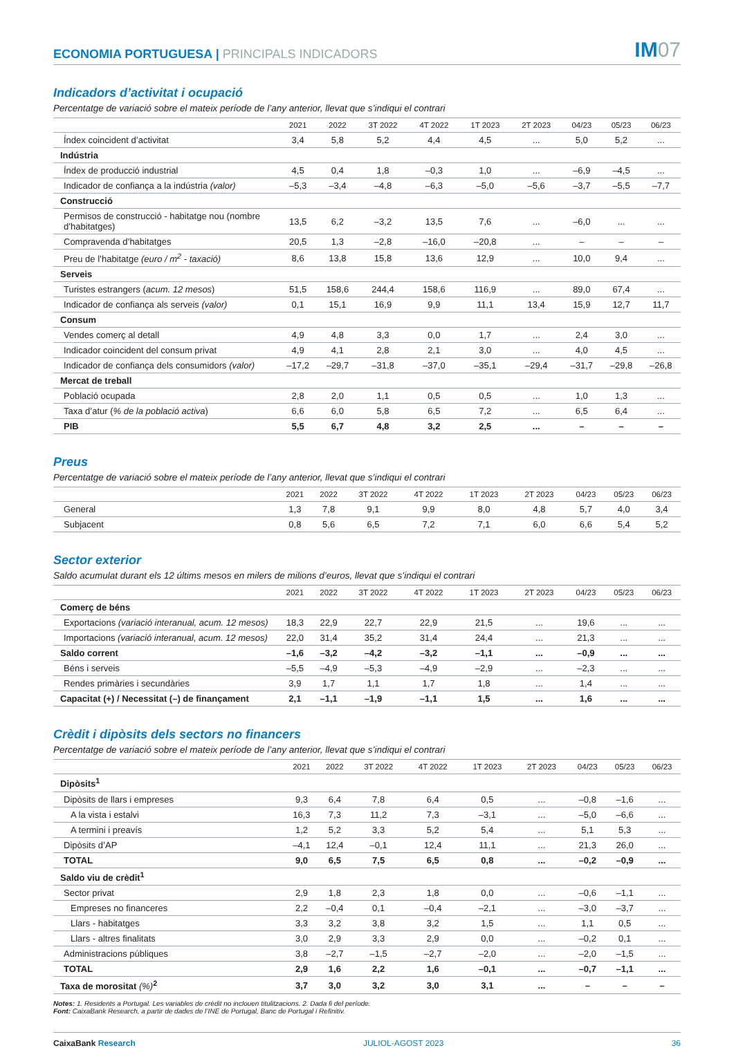ECONOMIA PORTUGUESA | PRINCIPALS INDICADORS
IM07
Indicadors d’activitat i ocupació
Percentatge de variació sobre el mateix període de l’any anterior, llevat que s’indiqui el contrari
| | 2021 | 2022 | 3T 2022 | 4T 2022 | 1T 2023 | 2T 2023 | 04/23 | 05/23 | 06/23 |
| --- | --- | --- | --- | --- | --- | --- | --- | --- | --- |
| Índex coincident d’activitat | 3,4 | 5,8 | 5,2 | 4,4 | 4,5 | ... | 5,0 | 5,2 | ... |
| Indústria | | | | | | | | | |
| Índex de producció industrial | 4,5 | 0,4 | 1,8 | –0,3 | 1,0 | ... | –6,9 | –4,5 | ... |
| Indicador de confiança a la indústria (valor) | –5,3 | –3,4 | –4,8 | –6,3 | –5,0 | –5,6 | –3,7 | –5,5 | –7,7 |
| Construcció | | | | | | | | | |
| Permisos de construcció - habitatge nou (nombre d’habitatges) | 13,5 | 6,2 | –3,2 | 13,5 | 7,6 | ... | –6,0 | ... | ... |
| Compravenda d’habitatges | 20,5 | 1,3 | –2,8 | –16,0 | –20,8 | ... | – | – | – |
| Preu de l’habitatge (euro / m<sup>2</sup> - taxació) | 8,6 | 13,8 | 15,8 | 13,6 | 12,9 | ... | 10,0 | 9,4 | ... |
| Serveis | | | | | | | | | |
| Turistes estrangers ( acum. 12 mesos ) | 51,5 | 158,6 | 244,4 | 158,6 | 116,9 | ... | 89,0 | 67,4 | ... |
| Indicador de confiança als serveis (valor) | 0,1 | 15,1 | 16,9 | 9,9 | 11,1 | 13,4 | 15,9 | 12,7 | 11,7 |
| Consum | | | | | | | | | |
| Vendes comerç al detall | 4,9 | 4,8 | 3,3 | 0,0 | 1,7 | ... | 2,4 | 3,0 | ... |
| Indicador coincident del consum privat | 4,9 | 4,1 | 2,8 | 2,1 | 3,0 | ... | 4,0 | 4,5 | ... |
| Indicador de confiança dels consumidors (valor) | –17,2 | –29,7 | –31,8 | –37,0 | –35,1 | –29,4 | –31,7 | –29,8 | –26,8 |
| Mercat de treball | | | | | | | | | |
| Població ocupada | 2,8 | 2,0 | 1,1 | 0,5 | 0,5 | ... | 1,0 | 1,3 | ... |
| Taxa d’atur ( % de la població activa ) | 6,6 | 6,0 | 5,8 | 6,5 | 7,2 | ... | 6,5 | 6,4 | ... |
| PIB | 5,5 | 6,7 | 4,8 | 3,2 | 2,5 | ... | – | – | – |
Preus
Percentatge de variació sobre el mateix període de l’any anterior, llevat que s’indiqui el contrari
| | 2021 | 2022 | 3T 2022 | 4T 2022 | 1T 2023 | 2T 2023 | 04/23 | 05/23 | 06/23 |
| --- | --- | --- | --- | --- | --- | --- | --- | --- | --- |
| General | 1,3 | 7,8 | 9,1 | 9,9 | 8,0 | 4,8 | 5,7 | 4,0 | 3,4 |
| Subjacent | 0,8 | 5,6 | 6,5 | 7,2 | 7,1 | 6,0 | 6,6 | 5,4 | 5,2 |
Sector exterior
Saldo acumulat durant els 12 últims mesos en milers de milions d’euros, llevat que s’indiqui el contrari
| | 2021 | 2022 | 3T 2022 | 4T 2022 | 1T 2023 | 2T 2023 | 04/23 | 05/23 | 06/23 |
| --- | --- | --- | --- | --- | --- | --- | --- | --- | --- |
| Comerç de béns | | | | | | | | | |
| Exportacions (variació interanual, acum. 12 mesos) | 18,3 | 22,9 | 22,7 | 22,9 | 21,5 | ... | 19,6 | ... | ... |
| Importacions (variació interanual, acum. 12 mesos) | 22,0 | 31,4 | 35,2 | 31,4 | 24,4 | ... | 21,3 | ... | ... |
| Saldo corrent | –1,6 | –3,2 | –4,2 | –3,2 | –1,1 | ... | –0,9 | ... | ... |
| Béns i serveis | –5,5 | –4,9 | –5,3 | –4,9 | –2,9 | ... | –2,3 | ... | ... |
| Rendes primàries i secundàries | 3,9 | 1,7 | 1,1 | 1,7 | 1,8 | ... | 1,4 | ... | ... |
| Capacitat (+) / Necessitat (–) de finançament | 2,1 | –1,1 | –1,9 | –1,1 | 1,5 | ... | 1,6 | ... | ... |
Crèdit i dipòsits dels sectors no financers
Percentatge de variació sobre el mateix període de l’any anterior, llevat que s’indiqui el contrari
| | 2021 | 2022 | 3T 2022 | 4T 2022 | 1T 2023 | 2T 2023 | 04/23 | 05/23 | 06/23 |
| --- | --- | --- | --- | --- | --- | --- | --- | --- | --- |
| Dipòsits<sup>1</sup> | | | | | | | | | |
| Dipòsits de llars i empreses | 9,3 | 6,4 | 7,8 | 6,4 | 0,5 | ... | –0,8 | –1,6 | ... |
| A la vista i estalvi | 16,3 | 7,3 | 11,2 | 7,3 | –3,1 | ... | –5,0 | –6,6 | ... |
| A termini i preavís | 1,2 | 5,2 | 3,3 | 5,2 | 5,4 | ... | 5,1 | 5,3 | ... |
| Dipòsits d’AP | –4,1 | 12,4 | –0,1 | 12,4 | 11,1 | ... | 21,3 | 26,0 | ... |
| TOTAL | 9,0 | 6,5 | 7,5 | 6,5 | 0,8 | ... | –0,2 | –0,9 | ... |
| Saldo viu de crèdit<sup>1</sup> | | | | | | | | | |
| Sector privat | 2,9 | 1,8 | 2,3 | 1,8 | 0,0 | ... | –0,6 | –1,1 | ... |
| Empreses no financeres | 2,2 | –0,4 | 0,1 | –0,4 | –2,1 | ... | –3,0 | –3,7 | ... |
| Llars - habitatges | 3,3 | 3,2 | 3,8 | 3,2 | 1,5 | ... | 1,1 | 0,5 | ... |
| Llars - altres finalitats | 3,0 | 2,9 | 3,3 | 2,9 | 0,0 | ... | –0,2 | 0,1 | ... |
| Administracions públiques | 3,8 | –2,7 | –1,5 | –2,7 | –2,0 | ... | –2,0 | –1,5 | ... |
| TOTAL | 2,9 | 1,6 | 2,2 | 1,6 | –0,1 | ... | –0,7 | –1,1 | ... |
| Taxa de morositat (%)<sup>2</sup> | 3,7 | 3,0 | 3,2 | 3,0 | 3,1 | ... | – | – | – |
Notes: 1. Residents a Portugal. Les variables de crèdit no inclouen titulitzacions. 2. Dada fi del període.
Font: CaixaBank Research, a partir de dades de l’INE de Portugal, Banc de Portugal i Refinitiv.
CaixaBank Research JULIOL-AGOST 2023 36